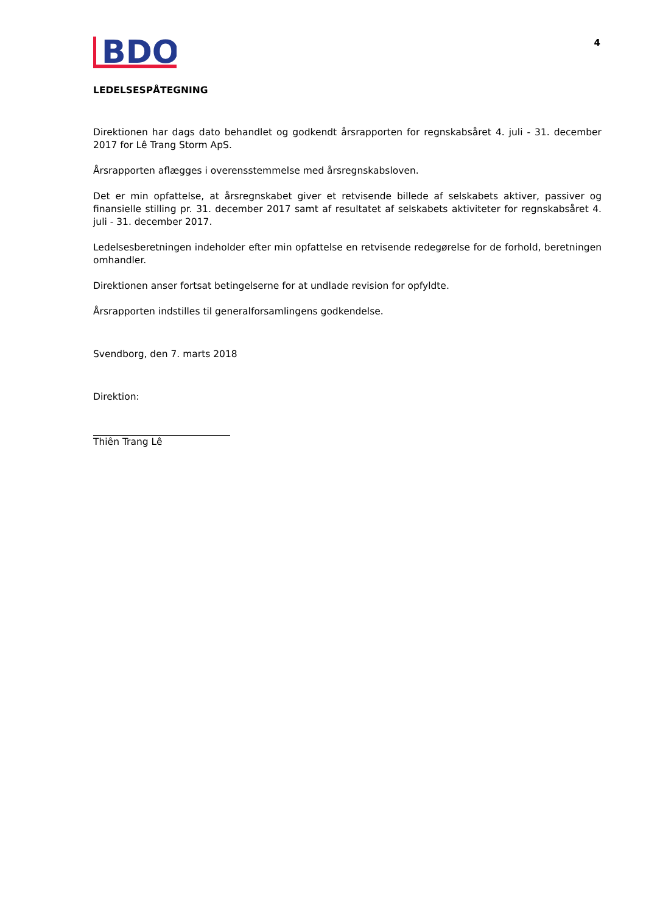BDO
4
LEDELSESPÅTEGNING
Direktionen har dags dato behandlet og godkendt årsrapporten for regnskabsåret 4. juli - 31. december 2017 for Lê Trang Storm ApS.
Årsrapporten aflægges i overensstemmelse med årsregnskabsloven.
Det er min opfattelse, at årsregnskabet giver et retvisende billede af selskabets aktiver, passiver og finansielle stilling pr. 31. december 2017 samt af resultatet af selskabets aktiviteter for regnskabsåret 4. juli - 31. december 2017.
Ledelsesberetningen indeholder efter min opfattelse en retvisende redegørelse for de forhold, beretningen omhandler.
Direktionen anser fortsat betingelserne for at undlade revision for opfyldte.
Årsrapporten indstilles til generalforsamlingens godkendelse.
Svendborg, den 7. marts 2018
Direktion:
Thiên Trang Lê